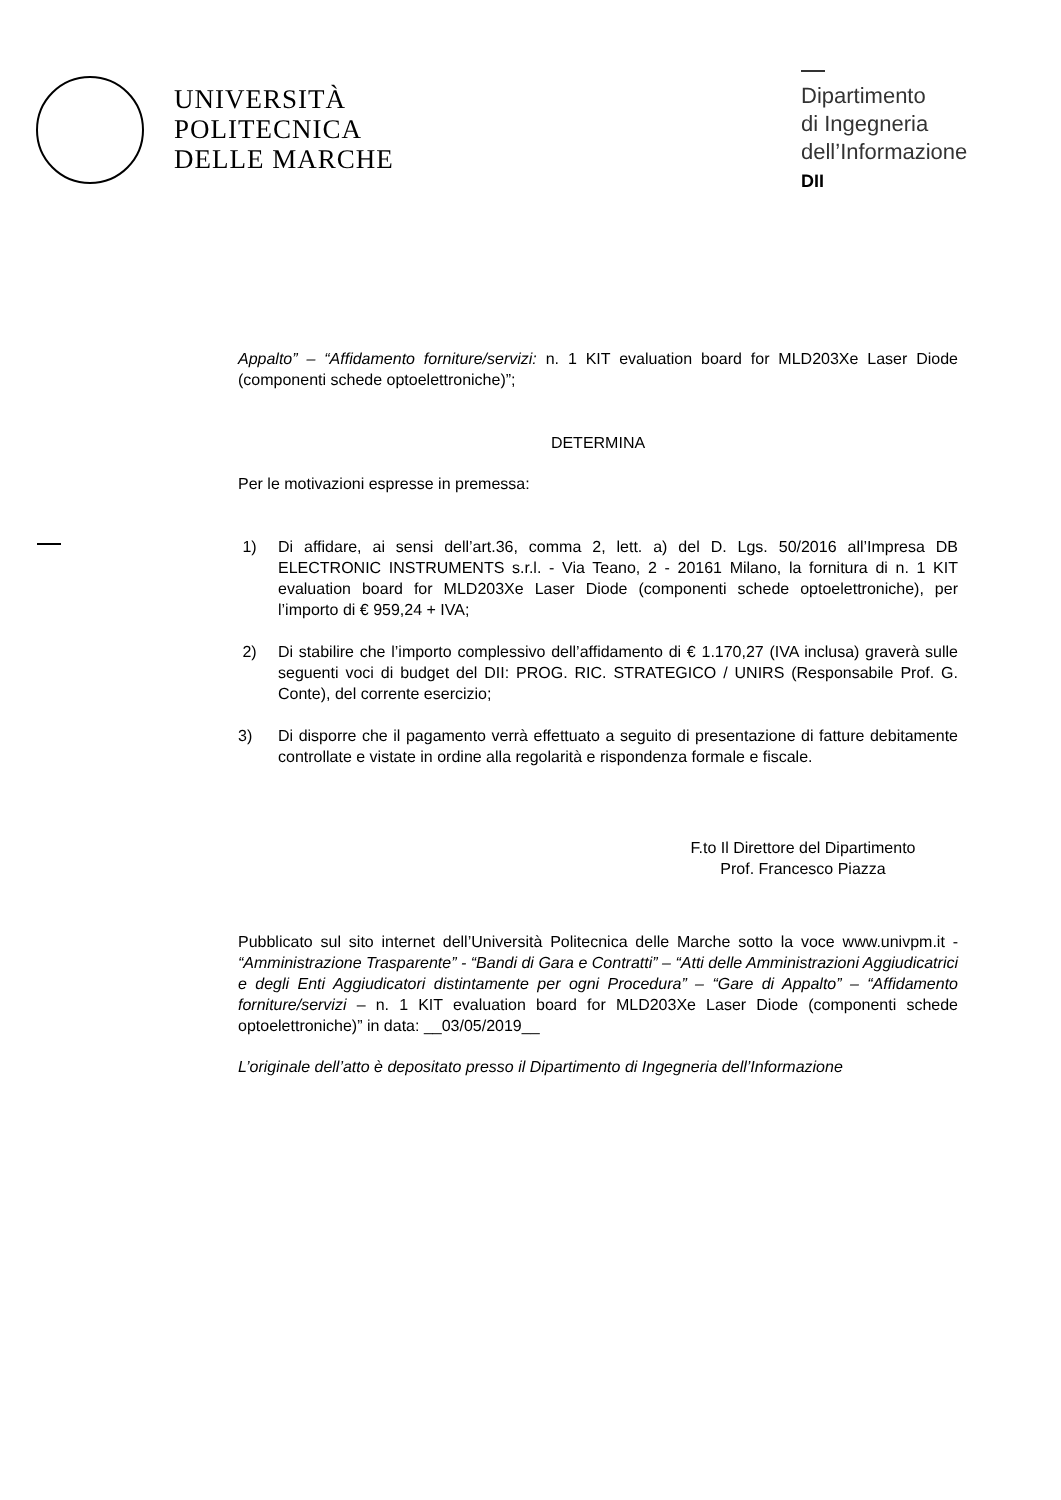UNIVERSITÀ
POLITECNICA
DELLE MARCHE
Dipartimento
di Ingegneria
dell’Informazione
DII
Appalto” – “Affidamento forniture/servizi: n. 1 KIT evaluation board for MLD203Xe Laser Diode (componenti schede optoelettroniche)”;
DETERMINA
Per le motivazioni espresse in premessa:
1) Di affidare, ai sensi dell’art.36, comma 2, lett. a) del D. Lgs. 50/2016 all’Impresa DB ELECTRONIC INSTRUMENTS s.r.l. - Via Teano, 2 - 20161 Milano, la fornitura di n. 1 KIT evaluation board for MLD203Xe Laser Diode (componenti schede optoelettroniche), per l’importo di € 959,24 + IVA;
2) Di stabilire che l’importo complessivo dell’affidamento di € 1.170,27 (IVA inclusa) graverà sulle seguenti voci di budget del DII: PROG. RIC. STRATEGICO / UNIRS (Responsabile Prof. G. Conte), del corrente esercizio;
3) Di disporre che il pagamento verrà effettuato a seguito di presentazione di fatture debitamente controllate e vistate in ordine alla regolarità e rispondenza formale e fiscale.
F.to Il Direttore del Dipartimento
Prof. Francesco Piazza
Pubblicato sul sito internet dell’Università Politecnica delle Marche sotto la voce www.univpm.it - “Amministrazione Trasparente” - “Bandi di Gara e Contratti” – “Atti delle Amministrazioni Aggiudicatrici e degli Enti Aggiudicatori distintamente per ogni Procedura” – “Gare di Appalto” – “Affidamento forniture/servizi – n. 1 KIT evaluation board for MLD203Xe Laser Diode (componenti schede optoelettroniche)” in data: __03/05/2019__
L’originale dell’atto è depositato presso il Dipartimento di Ingegneria dell’Informazione